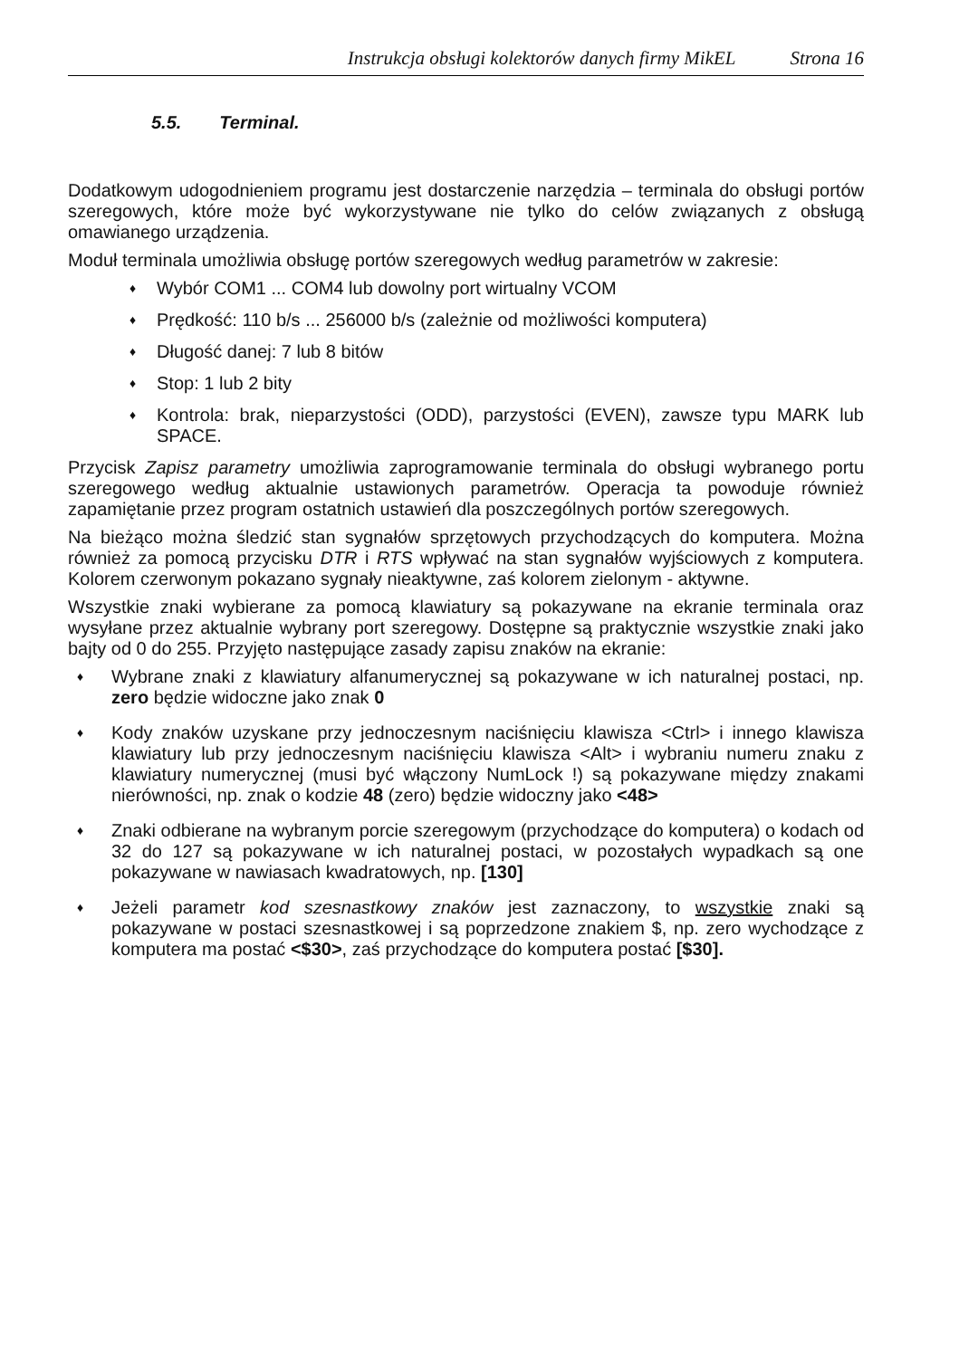Instrukcja obsługi kolektorów danych firmy MikEL Strona 16
5.5. Terminal.
Dodatkowym udogodnieniem programu jest dostarczenie narzędzia – terminala do obsługi portów szeregowych, które może być wykorzystywane nie tylko do celów związanych z obsługą omawianego urządzenia.
Moduł terminala umożliwia obsługę portów szeregowych według parametrów w zakresie:
♦ Wybór COM1 ... COM4 lub dowolny port wirtualny VCOM
♦ Prędkość: 110 b/s ... 256000 b/s (zależnie od możliwości komputera)
♦ Długość danej: 7 lub 8 bitów
♦ Stop: 1 lub 2 bity
♦ Kontrola: brak, nieparzystości (ODD), parzystości (EVEN), zawsze typu MARK lub SPACE.
Przycisk Zapisz parametry umożliwia zaprogramowanie terminala do obsługi wybranego portu szeregowego według aktualnie ustawionych parametrów. Operacja ta powoduje również zapamiętanie przez program ostatnich ustawień dla poszczególnych portów szeregowych.
Na bieżąco można śledzić stan sygnałów sprzętowych przychodzących do komputera. Można również za pomocą przycisku DTR i RTS wpływać na stan sygnałów wyjściowych z komputera. Kolorem czerwonym pokazano sygnały nieaktywne, zaś kolorem zielonym - aktywne.
Wszystkie znaki wybierane za pomocą klawiatury są pokazywane na ekranie terminala oraz wysyłane przez aktualnie wybrany port szeregowy. Dostępne są praktycznie wszystkie znaki jako bajty od 0 do 255. Przyjęto następujące zasady zapisu znaków na ekranie:
♦ Wybrane znaki z klawiatury alfanumerycznej są pokazywane w ich naturalnej postaci, np. zero będzie widoczne jako znak 0
♦ Kody znaków uzyskane przy jednoczesnym naciśnięciu klawisza <Ctrl> i innego klawisza klawiatury lub przy jednoczesnym naciśnięciu klawisza <Alt> i wybraniu numeru znaku z klawiatury numerycznej (musi być włączony NumLock !) są pokazywane między znakami nierówności, np. znak o kodzie 48 (zero) będzie widoczny jako <48>
♦ Znaki odbierane na wybranym porcie szeregowym (przychodzące do komputera) o kodach od 32 do 127 są pokazywane w ich naturalnej postaci, w pozostałych wypadkach są one pokazywane w nawiasach kwadratowych, np. [130]
♦ Jeżeli parametr kod szesnastkowy znaków jest zaznaczony, to wszystkie znaki są pokazywane w postaci szesnastkowej i są poprzedzone znakiem $, np. zero wychodzące z komputera ma postać <$30>, zaś przychodzące do komputera postać [$30].